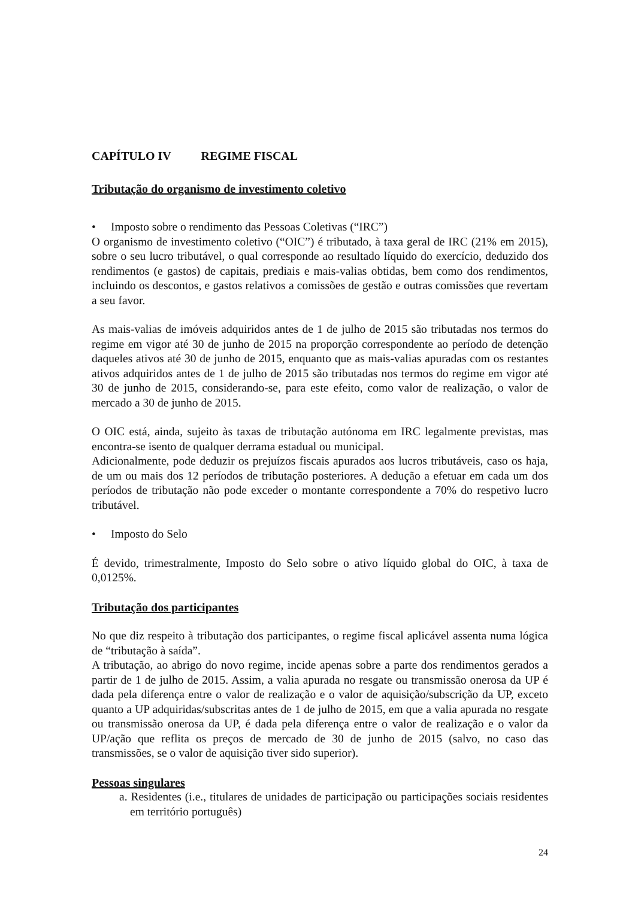CAPÍTULO IV REGIME FISCAL
Tributação do organismo de investimento coletivo
• Imposto sobre o rendimento das Pessoas Coletivas (“IRC”)
O organismo de investimento coletivo (“OIC”) é tributado, à taxa geral de IRC (21% em 2015), sobre o seu lucro tributável, o qual corresponde ao resultado líquido do exercício, deduzido dos rendimentos (e gastos) de capitais, prediais e mais-valias obtidas, bem como dos rendimentos, incluindo os descontos, e gastos relativos a comissões de gestão e outras comissões que revertam a seu favor.
As mais-valias de imóveis adquiridos antes de 1 de julho de 2015 são tributadas nos termos do regime em vigor até 30 de junho de 2015 na proporção correspondente ao período de detenção daqueles ativos até 30 de junho de 2015, enquanto que as mais-valias apuradas com os restantes ativos adquiridos antes de 1 de julho de 2015 são tributadas nos termos do regime em vigor até 30 de junho de 2015, considerando-se, para este efeito, como valor de realização, o valor de mercado a 30 de junho de 2015.
O OIC está, ainda, sujeito às taxas de tributação autónoma em IRC legalmente previstas, mas encontra-se isento de qualquer derrama estadual ou municipal.
Adicionalmente, pode deduzir os prejuízos fiscais apurados aos lucros tributáveis, caso os haja, de um ou mais dos 12 períodos de tributação posteriores. A dedução a efetuar em cada um dos períodos de tributação não pode exceder o montante correspondente a 70% do respetivo lucro tributável.
• Imposto do Selo
É devido, trimestralmente, Imposto do Selo sobre o ativo líquido global do OIC, à taxa de 0,0125%.
Tributação dos participantes
No que diz respeito à tributação dos participantes, o regime fiscal aplicável assenta numa lógica de “tributação à saída”.
A tributação, ao abrigo do novo regime, incide apenas sobre a parte dos rendimentos gerados a partir de 1 de julho de 2015. Assim, a valia apurada no resgate ou transmissão onerosa da UP é dada pela diferença entre o valor de realização e o valor de aquisição/subscrição da UP, exceto quanto a UP adquiridas/subscritas antes de 1 de julho de 2015, em que a valia apurada no resgate ou transmissão onerosa da UP, é dada pela diferença entre o valor de realização e o valor da UP/ação que reflita os preços de mercado de 30 de junho de 2015 (salvo, no caso das transmissões, se o valor de aquisição tiver sido superior).
Pessoas singulares
a. Residentes (i.e., titulares de unidades de participação ou participações sociais residentes em território português)
24